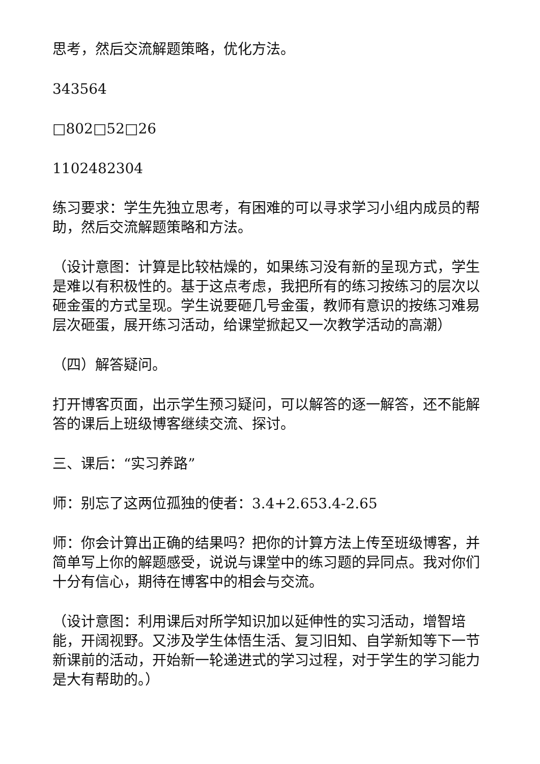思考，然后交流解题策略，优化方法。
343564
□802□52□26
1102482304
练习要求：学生先独立思考，有困难的可以寻求学习小组内成员的帮助，然后交流解题策略和方法。
（设计意图：计算是比较枯燥的，如果练习没有新的呈现方式，学生是难以有积极性的。基于这点考虑，我把所有的练习按练习的层次以砸金蛋的方式呈现。学生说要砸几号金蛋，教师有意识的按练习难易层次砸蛋，展开练习活动，给课堂掀起又一次教学活动的高潮）
（四）解答疑问。
打开博客页面，出示学生预习疑问，可以解答的逐一解答，还不能解答的课后上班级博客继续交流、探讨。
三、课后：“实习养路”
师：别忘了这两位孤独的使者：3.4+2.653.4-2.65
师：你会计算出正确的结果吗？把你的计算方法上传至班级博客，并简单写上你的解题感受，说说与课堂中的练习题的异同点。我对你们十分有信心，期待在博客中的相会与交流。
（设计意图：利用课后对所学知识加以延伸性的实习活动，增智培能，开阔视野。又涉及学生体悟生活、复习旧知、自学新知等下一节新课前的活动，开始新一轮递进式的学习过程，对于学生的学习能力是大有帮助的。）